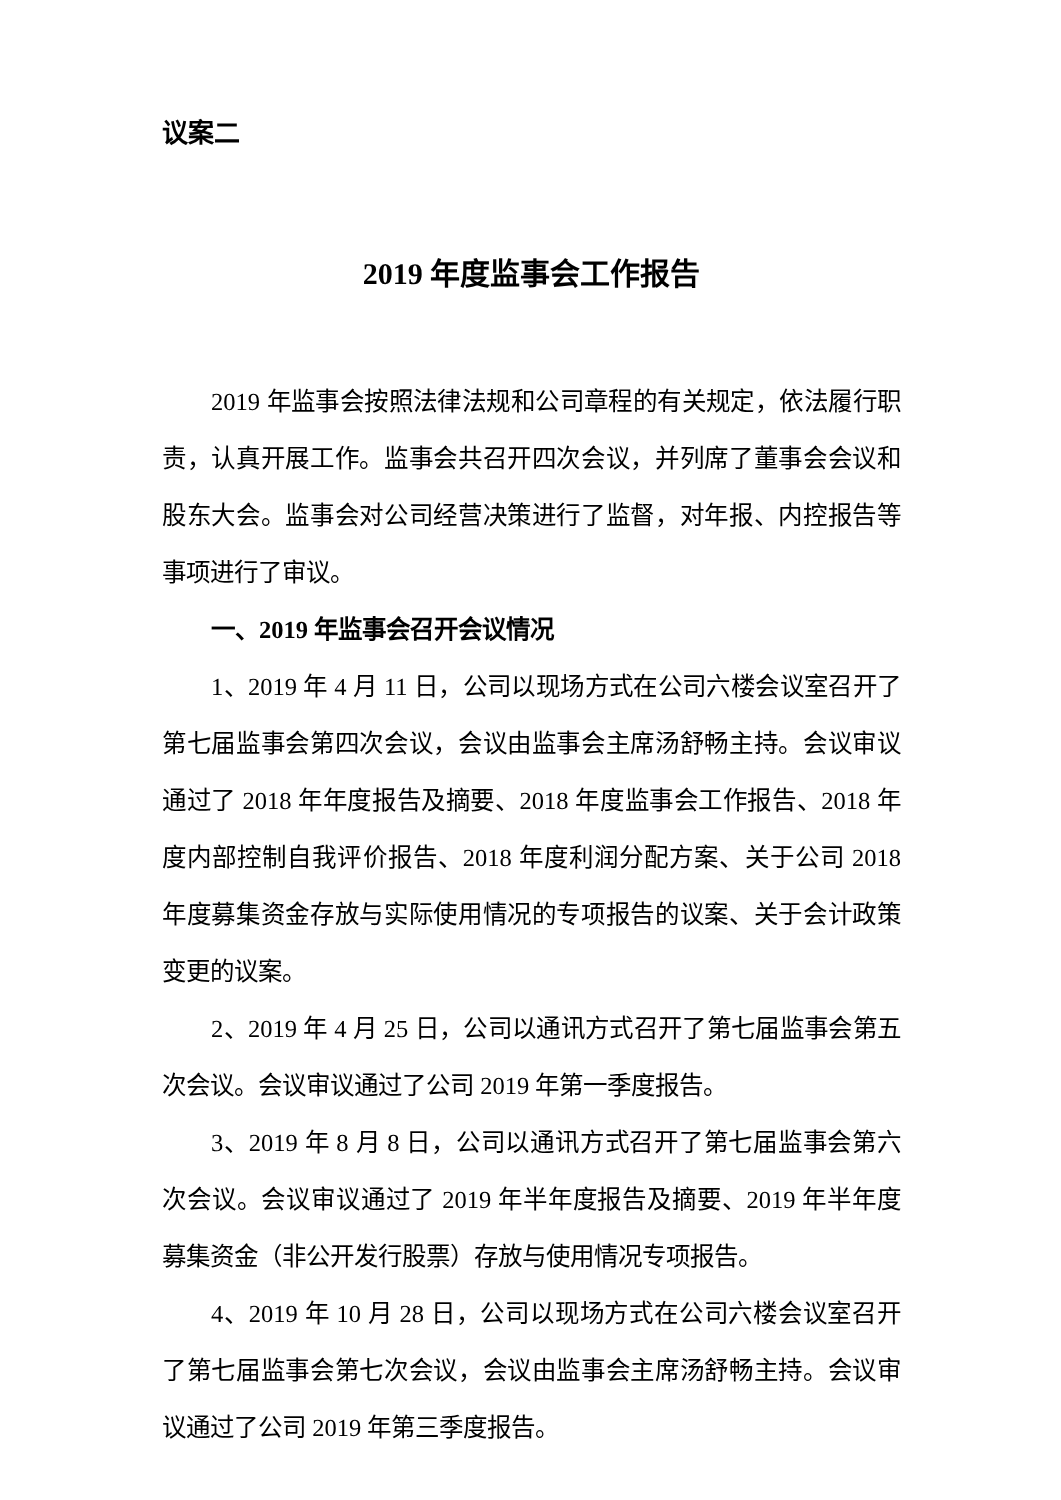议案二
2019 年度监事会工作报告
2019 年监事会按照法律法规和公司章程的有关规定，依法履行职责，认真开展工作。监事会共召开四次会议，并列席了董事会会议和股东大会。监事会对公司经营决策进行了监督，对年报、内控报告等事项进行了审议。
一、2019 年监事会召开会议情况
1、2019 年 4 月 11 日，公司以现场方式在公司六楼会议室召开了第七届监事会第四次会议，会议由监事会主席汤舒畅主持。会议审议通过了 2018 年年度报告及摘要、2018 年度监事会工作报告、2018 年度内部控制自我评价报告、2018 年度利润分配方案、关于公司 2018 年度募集资金存放与实际使用情况的专项报告的议案、关于会计政策变更的议案。
2、2019 年 4 月 25 日，公司以通讯方式召开了第七届监事会第五次会议。会议审议通过了公司 2019 年第一季度报告。
3、2019 年 8 月 8 日，公司以通讯方式召开了第七届监事会第六次会议。会议审议通过了 2019 年半年度报告及摘要、2019 年半年度募集资金（非公开发行股票）存放与使用情况专项报告。
4、2019 年 10 月 28 日，公司以现场方式在公司六楼会议室召开了第七届监事会第七次会议，会议由监事会主席汤舒畅主持。会议审议通过了公司 2019 年第三季度报告。